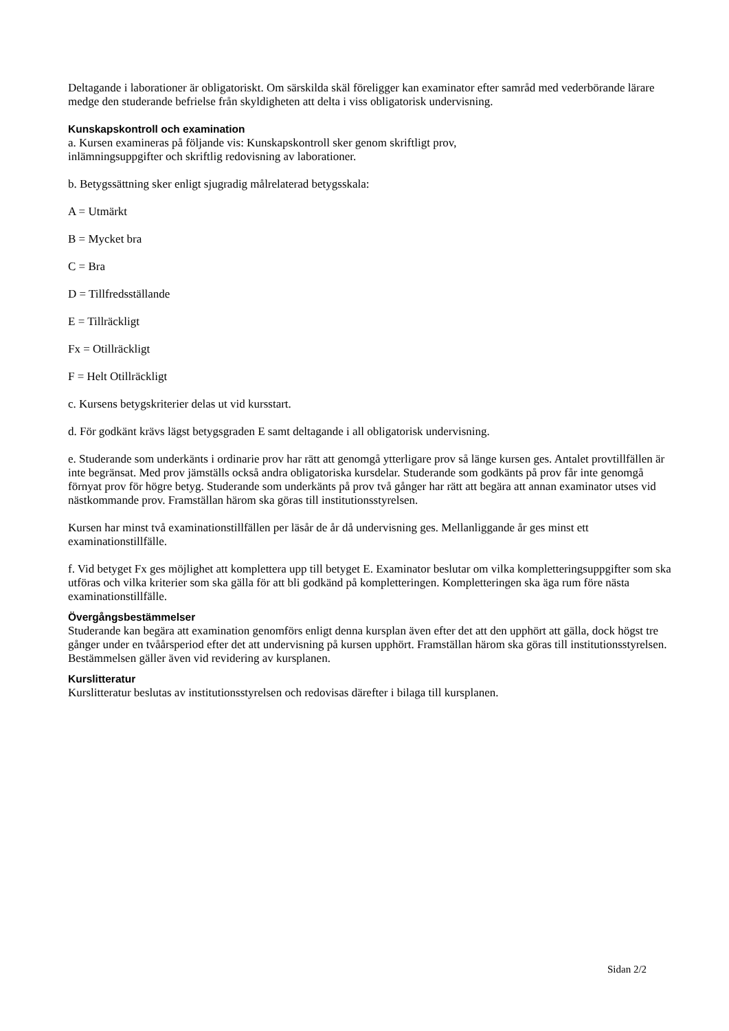Deltagande i laborationer är obligatoriskt. Om särskilda skäl föreligger kan examinator efter samråd med vederbörande lärare medge den studerande befrielse från skyldigheten att delta i viss obligatorisk undervisning.
Kunskapskontroll och examination
a. Kursen examineras på följande vis: Kunskapskontroll sker genom skriftligt prov,
inlämningsuppgifter och skriftlig redovisning av laborationer.
b. Betygssättning sker enligt sjugradig målrelaterad betygsskala:
A = Utmärkt
B = Mycket bra
C = Bra
D = Tillfredsställande
E = Tillräckligt
Fx = Otillräckligt
F = Helt Otillräckligt
c. Kursens betygskriterier delas ut vid kursstart.
d. För godkänt krävs lägst betygsgraden E samt deltagande i all obligatorisk undervisning.
e. Studerande som underkänts i ordinarie prov har rätt att genomgå ytterligare prov så länge kursen ges. Antalet provtillfällen är inte begränsat. Med prov jämställs också andra obligatoriska kursdelar. Studerande som godkänts på prov får inte genomgå förnyat prov för högre betyg. Studerande som underkänts på prov två gånger har rätt att begära att annan examinator utses vid nästkommande prov. Framställan härom ska göras till institutionsstyrelsen.
Kursen har minst två examinationstillfällen per läsår de år då undervisning ges. Mellanliggande år ges minst ett examinationstillfälle.
f. Vid betyget Fx ges möjlighet att komplettera upp till betyget E. Examinator beslutar om vilka kompletteringsuppgifter som ska utföras och vilka kriterier som ska gälla för att bli godkänd på kompletteringen. Kompletteringen ska äga rum före nästa examinationstillfälle.
Övergångsbestämmelser
Studerande kan begära att examination genomförs enligt denna kursplan även efter det att den upphört att gälla, dock högst tre gånger under en tvåårsperiod efter det att undervisning på kursen upphört. Framställan härom ska göras till institutionsstyrelsen. Bestämmelsen gäller även vid revidering av kursplanen.
Kurslitteratur
Kurslitteratur beslutas av institutionsstyrelsen och redovisas därefter i bilaga till kursplanen.
Sidan 2/2